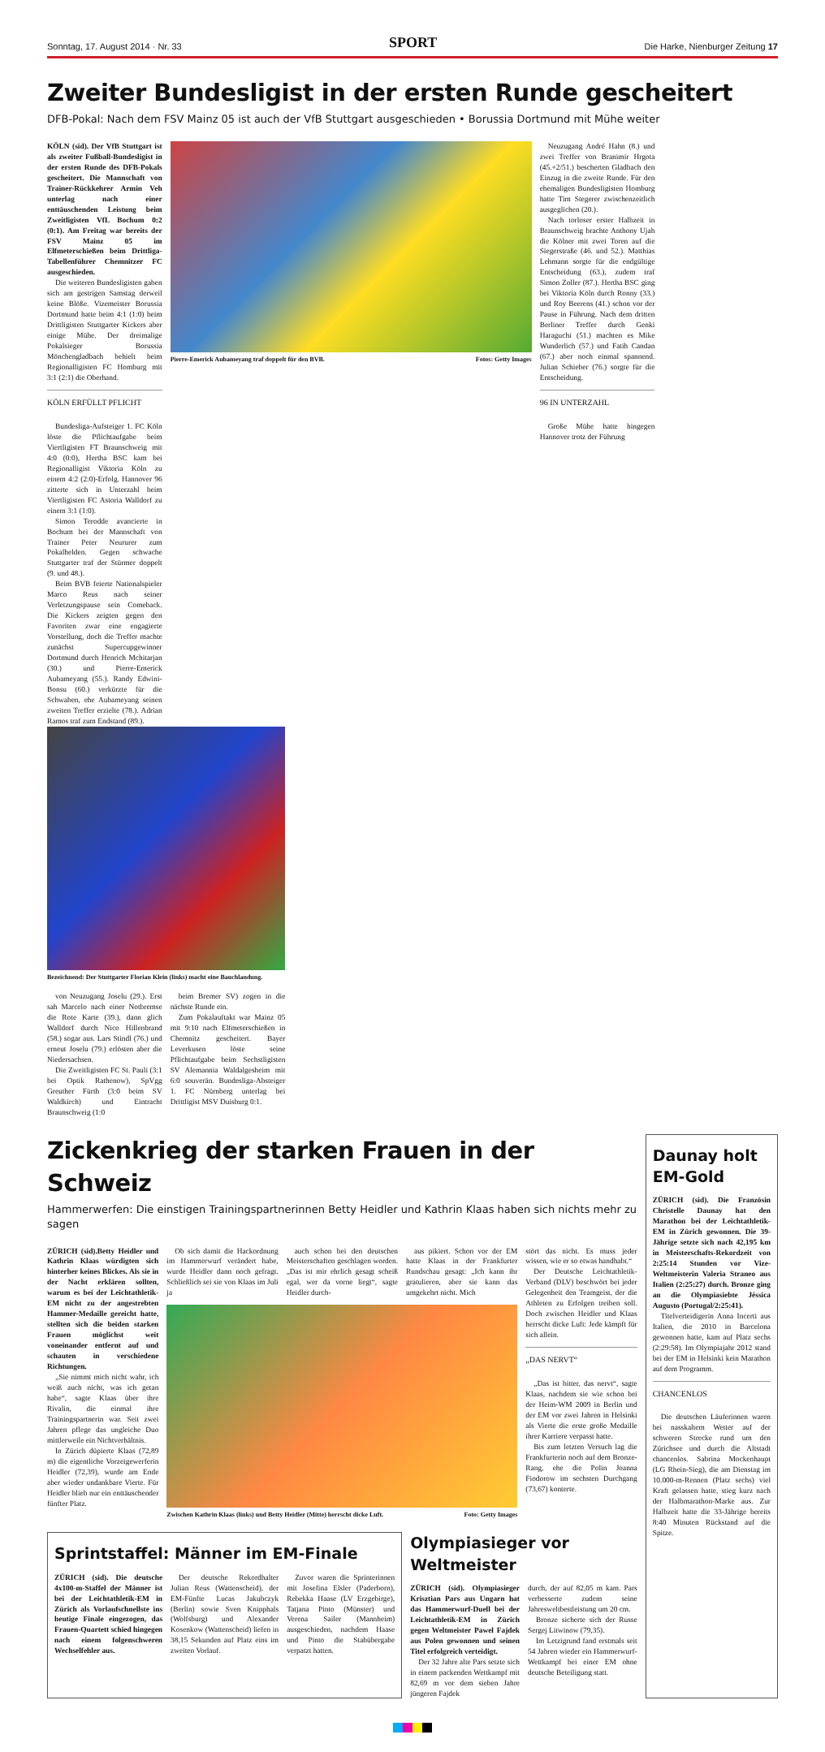Sonntag, 17. August 2014 · Nr. 33 SPORT Die Harke, Nienburger Zeitung 17
Zweiter Bundesligist in der ersten Runde gescheitert
DFB-Pokal: Nach dem FSV Mainz 05 ist auch der VfB Stuttgart ausgeschieden • Borussia Dortmund mit Mühe weiter
KÖLN (sid). Der VfB Stuttgart ist als zweiter Fußball-Bundesligist in der ersten Runde des DFB-Pokals gescheitert. Die Mannschaft von Trainer-Rückkehrer Armin Veh unterlag nach einer enttäuschenden Leistung beim Zweitligisten VfL Bochum 0:2 (0:1). Am Freitag war bereits der FSV Mainz 05 im Elfmeterschießen beim Drittliga-Tabellenführer Chemnitzer FC ausgeschieden.
Die weiteren Bundesligisten gaben sich am gestrigen Samstag derweil keine Blöße. Vizemeister Borussia Dortmund hatte beim 4:1 (1:0) beim Drittligisten Stuttgarter Kickers aber einige Mühe. Der dreimalige Pokalsieger Borussia Mönchengladbach behielt beim Regionalligisten FC Homburg mit 3:1 (2:1) die Oberhand.
KÖLN ERFÜLLT PFLICHT
Bundesliga-Aufsteiger 1. FC Köln löste die Pflichtaufgabe beim Viertligisten FT Braunschweig mit 4:0 (0:0), Hertha BSC kam bei Regionalligist Viktoria Köln zu einem 4:2 (2:0)-Erfolg. Hannover 96 zitterte sich in Unterzahl beim Viertligisten FC Astoria Walldorf zu einem 3:1 (1:0).
Simon Terodde avancierte in Bochum bei der Mannschaft von Trainer Peter Neururer zum Pokalhelden. Gegen schwache Stuttgarter traf der Stürmer doppelt (9. und 48.).
Beim BVB feierte Nationalspieler Marco Reus nach seiner Verletzungspause sein Comeback. Die Kickers zeigten gegen den Favoriten zwar eine engagierte Vorstellung, doch die Treffer machte zunächst Supercupgewinner Dortmund durch Henrich Mchitarjan (30.) und Pierre-Emerick Aubameyang (55.). Randy Edwini-Bonsu (60.) verkürzte für die Schwaben, ehe Aubameyang seinen zweiten Treffer erzielte (78.). Adrian Ramos traf zum Endstand (89.).
Pierre-Emerick Aubameyang traf doppelt für den BVB. Fotos: Getty Images
Neuzugang André Hahn (8.) und zwei Treffer von Branimir Hrgota (45.+2/51.) bescherten Gladbach den Einzug in die zweite Runde. Für den ehemaligen Bundesligisten Homburg hatte Tim Stegerer zwischenzeitlich ausgeglichen (20.).
Nach torloser erster Halbzeit in Braunschweig brachte Anthony Ujah die Kölner mit zwei Toren auf die Siegerstraße (46. und 52.). Matthias Lehmann sorgte für die endgültige Entscheidung (63.), zudem traf Simon Zoller (87.). Hertha BSC ging bei Viktoria Köln durch Ronny (33.) und Roy Beerens (41.) schon vor der Pause in Führung. Nach dem dritten Berliner Treffer durch Genki Haraguchi (51.) machten es Mike Wunderlich (57.) und Fatih Candan (67.) aber noch einmal spannend. Julian Schieber (76.) sorgte für die Entscheidung.
96 IN UNTERZAHL
Große Mühe hatte hingegen Hannover trotz der Führung
Bezeichnend: Der Stuttgarter Florian Klein (links) macht eine Bauchlandung.
von Neuzugang Joselu (29.). Erst sah Marcelo nach einer Notbremse die Rote Karte (39.), dann glich Walldorf durch Nico Hillenbrand (58.) sogar aus. Lars Stindl (76.) und erneut Joselu (79.) erlösten aber die Niedersachsen.
Die Zweitligisten FC St. Pauli (3:1 bei Optik Rathenow), SpVgg Greuther Fürth (3:0 beim SV Waldkirch) und Eintracht Braunschweig (1:0
beim Bremer SV) zogen in die nächste Runde ein.
Zum Pokalauftakt war Mainz 05 mit 9:10 nach Elfmeterschießen in Chemnitz gescheitert. Bayer Leverkusen löste seine Pflichtaufgabe beim Sechstligisten SV Alemannia Waldalgesheim mit 6:0 souverän. Bundesliga-Absteiger 1. FC Nürnberg unterlag bei Drittligist MSV Duisburg 0:1.
Zickenkrieg der starken Frauen in der Schweiz
Hammerwerfen: Die einstigen Trainingspartnerinnen Betty Heidler und Kathrin Klaas haben sich nichts mehr zu sagen
ZÜRICH (sid).Betty Heidler und Kathrin Klaas würdigten sich hinterher keines Blickes. Als sie in der Nacht erklären sollten, warum es bei der Leichtathletik-EM nicht zu der angestrebten Hammer-Medaille gereicht hatte, stellten sich die beiden starken Frauen möglichst weit voneinander entfernt auf und schauten in verschiedene Richtungen.
„Sie nimmt mich nicht wahr, ich weiß auch nicht, was ich getan habe“, sagte Klaas über ihre Rivalin, die einmal ihre Trainingspartnerin war. Seit zwei Jahren pflege das ungleiche Duo mittlerweile ein Nichtverhältnis.
In Zürich düpierte Klaas (72,89 m) die eigentliche Vorzeigewerferin Heidler (72,39), wurde am Ende aber wieder undankbare Vierte. Für Heidler blieb nur ein enttäuschender fünfter Platz.
Ob sich damit die Hackordnung im Hammerwurf verändert habe, wurde Heidler dann noch gefragt. Schließlich sei sie von Klaas im Juli ja
auch schon bei den deutschen Meisterschaften geschlagen worden. „Das ist mir ehrlich gesagt scheiß egal, wer da vorne liegt“, sagte Heidler durch-
aus pikiert. Schon vor der EM hatte Klaas in der Frankfurter Rundschau gesagt: „Ich kann ihr gratulieren, aber sie kann das umgekehrt nicht. Mich
Zwischen Kathrin Klaas (links) und Betty Heidler (Mitte) herrscht dicke Luft. Foto: Getty Images
stört das nicht. Es muss jeder wissen, wie er so etwas handhabt.“
Der Deutsche Leichtathletik-Verband (DLV) beschwört bei jeder Gelegenheit den Teamgeist, der die Athleten zu Erfolgen treiben soll. Doch zwischen Heidler und Klaas herrscht dicke Luft: Jede kämpft für sich allein.
„DAS NERVT“
„Das ist bitter, das nervt“, sagte Klaas, nachdem sie wie schon bei der Heim-WM 2009 in Berlin und der EM vor zwei Jahren in Helsinki als Vierte die erste große Medaille ihrer Karriere verpasst hatte.
Bis zum letzten Versuch lag die Frankfurterin noch auf dem Bronze-Rang, ehe die Polin Joanna Fiodorow im sechsten Durchgang (73,67) konterte.
Sprintstaffel: Männer im EM-Finale
ZÜRICH (sid). Die deutsche 4x100-m-Staffel der Männer ist bei der Leichtathletik-EM in Zürich als Vorlaufschnellste ins heutige Finale eingezogen, das Frauen-Quartett schied hingegen nach einem folgenschweren Wechselfehler aus.
Der deutsche Rekordhalter Julian Reus (Wattenscheid), der EM-Fünfte Lucas Jakubczyk (Berlin) sowie Sven Knipphals (Wolfsburg) und Alexander Kosenkow (Wattenscheid) liefen in 38,15 Sekunden auf Platz eins im zweiten Vorlauf.
Zuvor waren die Sprinterinnen mit Josefina Elsler (Paderborn), Rebekka Haase (LV Erzgebirge), Tatjana Pinto (Münster) und Verena Sailer (Mannheim) ausgeschieden, nachdem Haase und Pinto die Stabübergabe verpatzt hatten.
Olympiasieger vor Weltmeister
ZÜRICH (sid). Olympiasieger Krisztian Pars aus Ungarn hat das Hammerwurf-Duell bei der Leichtathletik-EM in Zürich gegen Weltmeister Pawel Fajdek aus Polen gewonnen und seinen Titel erfolgreich verteidigt.
Der 32 Jahre alte Pars setzte sich in einem packenden Wettkampf mit 82,69 m vor dem sieben Jahre jüngeren Fajdek
durch, der auf 82,05 m kam. Pars verbesserte zudem seine Jahresweltbestleistung um 20 cm.
Bronze sicherte sich der Russe Sergej Litwinow (79,35).
Im Letzigrund fand erstmals seit 54 Jahren wieder ein Hammerwurf-Wettkampf bei einer EM ohne deutsche Beteiligung statt.
Daunay holt EM-Gold
ZÜRICH (sid). Die Französin Christelle Daunay hat den Marathon bei der Leichtathletik-EM in Zürich gewonnen. Die 39-Jährige setzte sich nach 42,195 km in Meisterschafts-Rekordzeit von 2:25:14 Stunden vor Vize-Weltmeisterin Valeria Straneo aus Italien (2:25:27) durch. Bronze ging an die Olympiasiebte Jéssica Augusto (Portugal/2:25:41).
Titelverteidigerin Anna Incerti aus Italien, die 2010 in Barcelona gewonnen hatte, kam auf Platz sechs (2:29:58). Im Olympiajahr 2012 stand bei der EM in Helsinki kein Marathon auf dem Programm.
CHANCENLOS
Die deutschen Läuferinnen waren bei nasskaltem Wetter auf der schweren Strecke rund um den Zürichsee und durch die Altstadt chancenlos. Sabrina Mockenhaupt (LG Rhein-Sieg), die am Dienstag im 10.000-m-Rennen (Platz sechs) viel Kraft gelassen hatte, stieg kurz nach der Halbmarathon-Marke aus. Zur Halbzeit hatte die 33-Jährige bereits 8:40 Minuten Rückstand auf die Spitze.